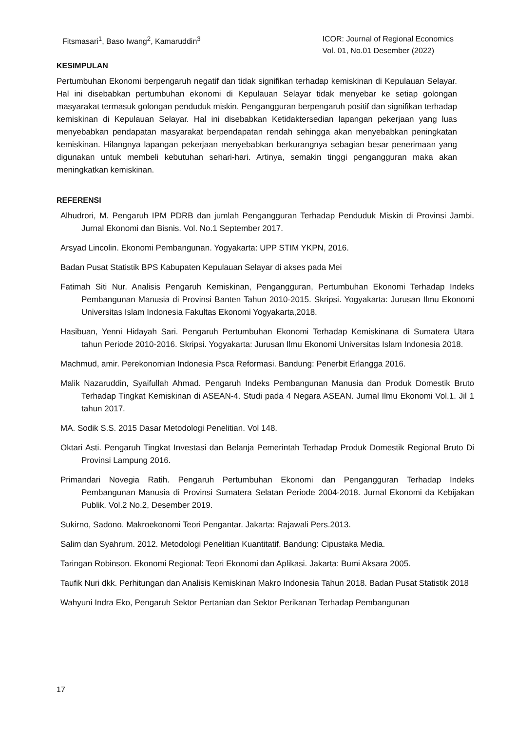Fitsmasari<sup>1</sup>, Baso Iwang<sup>2</sup>, Kamaruddin<sup>3</sup>
ICOR: Journal of Regional Economics
Vol. 01, No.01 Desember (2022)
KESIMPULAN
Pertumbuhan Ekonomi berpengaruh negatif dan tidak signifikan terhadap kemiskinan di Kepulauan Selayar. Hal ini disebabkan pertumbuhan ekonomi di Kepulauan Selayar tidak menyebar ke setiap golongan masyarakat termasuk golongan penduduk miskin. Pengangguran berpengaruh positif dan signifikan terhadap kemiskinan di Kepulauan Selayar. Hal ini disebabkan Ketidaktersedian lapangan pekerjaan yang luas menyebabkan pendapatan masyarakat berpendapatan rendah sehingga akan menyebabkan peningkatan kemiskinan. Hilangnya lapangan pekerjaan menyebabkan berkurangnya sebagian besar penerimaan yang digunakan untuk membeli kebutuhan sehari-hari. Artinya, semakin tinggi pengangguran maka akan meningkatkan kemiskinan.
REFERENSI
Alhudrori, M. Pengaruh IPM PDRB dan jumlah Pengangguran Terhadap Penduduk Miskin di Provinsi Jambi. Jurnal Ekonomi dan Bisnis. Vol. No.1 September 2017.
Arsyad Lincolin. Ekonomi Pembangunan. Yogyakarta: UPP STIM YKPN, 2016.
Badan Pusat Statistik BPS Kabupaten Kepulauan Selayar di akses pada Mei
Fatimah Siti Nur. Analisis Pengaruh Kemiskinan, Pengangguran, Pertumbuhan Ekonomi Terhadap Indeks Pembangunan Manusia di Provinsi Banten Tahun 2010-2015. Skripsi. Yogyakarta: Jurusan Ilmu Ekonomi Universitas Islam Indonesia Fakultas Ekonomi Yogyakarta,2018.
Hasibuan, Yenni Hidayah Sari. Pengaruh Pertumbuhan Ekonomi Terhadap Kemiskinana di Sumatera Utara tahun Periode 2010-2016. Skripsi. Yogyakarta: Jurusan Ilmu Ekonomi Universitas Islam Indonesia 2018.
Machmud, amir. Perekonomian Indonesia Psca Reformasi. Bandung: Penerbit Erlangga 2016.
Malik Nazaruddin, Syaifullah Ahmad. Pengaruh Indeks Pembangunan Manusia dan Produk Domestik Bruto Terhadap Tingkat Kemiskinan di ASEAN-4. Studi pada 4 Negara ASEAN. Jurnal Ilmu Ekonomi Vol.1. Jil 1 tahun 2017.
MA. Sodik S.S. 2015 Dasar Metodologi Penelitian. Vol 148.
Oktari Asti. Pengaruh Tingkat Investasi dan Belanja Pemerintah Terhadap Produk Domestik Regional Bruto Di Provinsi Lampung 2016.
Primandari Novegia Ratih. Pengaruh Pertumbuhan Ekonomi dan Pengangguran Terhadap Indeks Pembangunan Manusia di Provinsi Sumatera Selatan Periode 2004-2018. Jurnal Ekonomi da Kebijakan Publik. Vol.2 No.2, Desember 2019.
Sukirno, Sadono. Makroekonomi Teori Pengantar. Jakarta: Rajawali Pers.2013.
Salim dan Syahrum. 2012. Metodologi Penelitian Kuantitatif. Bandung: Cipustaka Media.
Taringan Robinson. Ekonomi Regional: Teori Ekonomi dan Aplikasi. Jakarta: Bumi Aksara 2005.
Taufik Nuri dkk. Perhitungan dan Analisis Kemiskinan Makro Indonesia Tahun 2018. Badan Pusat Statistik 2018
Wahyuni Indra Eko, Pengaruh Sektor Pertanian dan Sektor Perikanan Terhadap Pembangunan
17